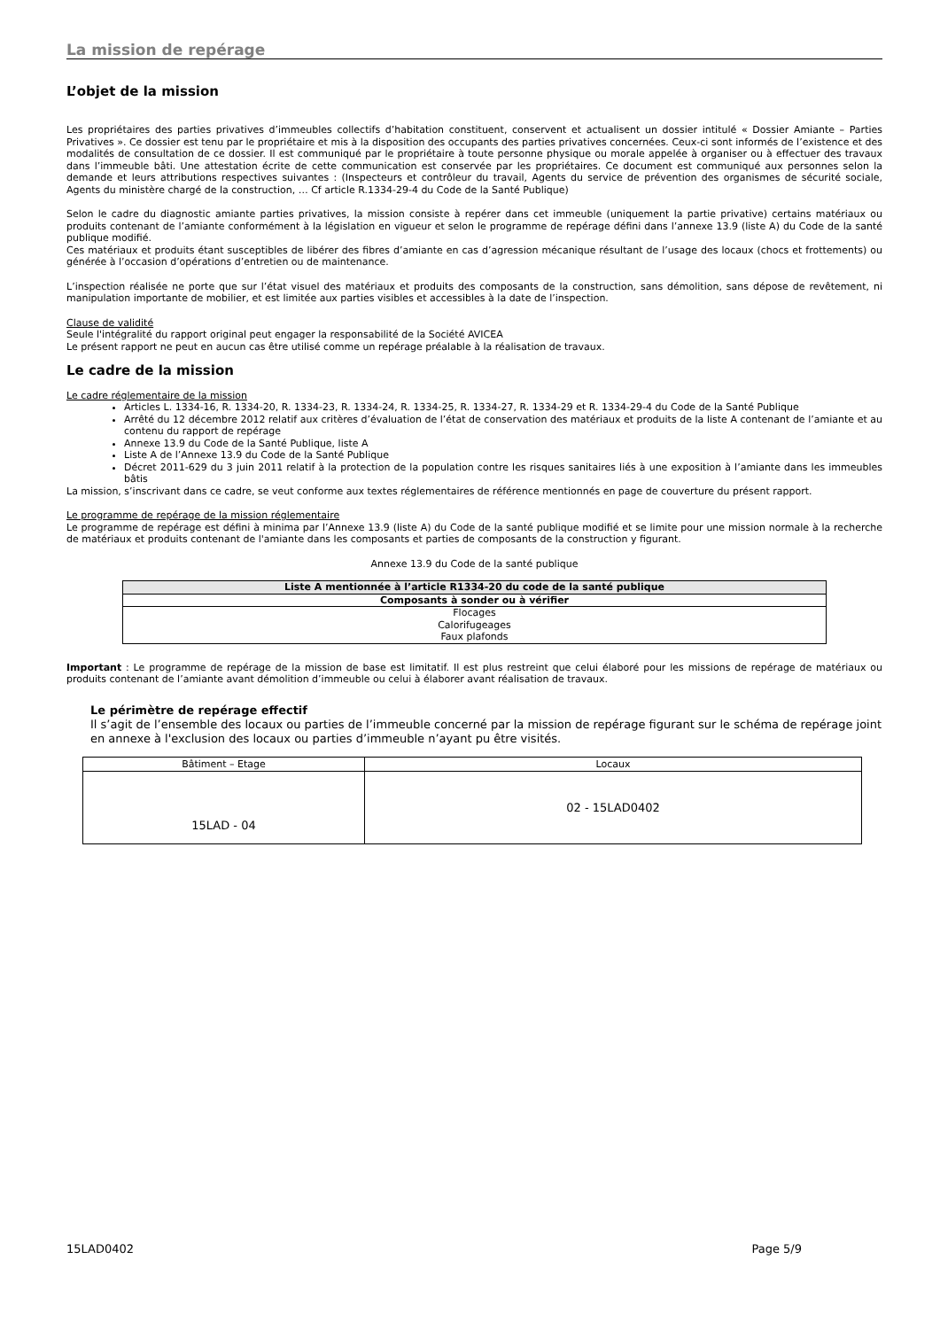La mission de repérage
L’objet de la mission
Les propriétaires des parties privatives d’immeubles collectifs d’habitation constituent, conservent et actualisent un dossier intitulé « Dossier Amiante – Parties Privatives ». Ce dossier est tenu par le propriétaire et mis à la disposition des occupants des parties privatives concernées. Ceux-ci sont informés de l’existence et des modalités de consultation de ce dossier. Il est communiqué par le propriétaire à toute personne physique ou morale appelée à organiser ou à effectuer des travaux dans l’immeuble bâti. Une attestation écrite de cette communication est conservée par les propriétaires. Ce document est communiqué aux personnes selon la demande et leurs attributions respectives suivantes : (Inspecteurs et contrôleur du travail, Agents du service de prévention des organismes de sécurité sociale, Agents du ministère chargé de la construction, … Cf article R.1334-29-4 du Code de la Santé Publique)
Selon le cadre du diagnostic amiante parties privatives, la mission consiste à repérer dans cet immeuble (uniquement la partie privative) certains matériaux ou produits contenant de l’amiante conformément à la législation en vigueur et selon le programme de repérage défini dans l’annexe 13.9 (liste A) du Code de la santé publique modifié.
Ces matériaux et produits étant susceptibles de libérer des fibres d’amiante en cas d’agression mécanique résultant de l’usage des locaux (chocs et frottements) ou générée à l’occasion d’opérations d’entretien ou de maintenance.
L’inspection réalisée ne porte que sur l’état visuel des matériaux et produits des composants de la construction, sans démolition, sans dépose de revêtement, ni manipulation importante de mobilier, et est limitée aux parties visibles et accessibles à la date de l’inspection.
Clause de validité
Seule l'intégralité du rapport original peut engager la responsabilité de la Société AVICEA
Le présent rapport ne peut en aucun cas être utilisé comme un repérage préalable à la réalisation de travaux.
Le cadre de la mission
Le cadre réglementaire de la mission
Articles L. 1334-16, R. 1334-20, R. 1334-23, R. 1334-24, R. 1334-25, R. 1334-27, R. 1334-29 et R. 1334-29-4 du Code de la Santé Publique
Arrêté du 12 décembre 2012 relatif aux critères d’évaluation de l’état de conservation des matériaux et produits de la liste A contenant de l’amiante et au contenu du rapport de repérage
Annexe 13.9 du Code de la Santé Publique, liste A
Liste A de l’Annexe 13.9 du Code de la Santé Publique
Décret 2011-629 du 3 juin 2011 relatif à la protection de la population contre les risques sanitaires liés à une exposition à l’amiante dans les immeubles bâtis
La mission, s’inscrivant dans ce cadre, se veut conforme aux textes réglementaires de référence mentionnés en page de couverture du présent rapport.
Le programme de repérage de la mission réglementaire
Le programme de repérage est défini à minima par l’Annexe 13.9 (liste A) du Code de la santé publique modifié et se limite pour une mission normale à la recherche de matériaux et produits contenant de l'amiante dans les composants et parties de composants de la construction y figurant.
Annexe 13.9 du Code de la santé publique
| Liste A mentionnée à l’article R1334-20 du code de la santé publique |
| Composants à sonder ou à vérifier |
| Flocages Calorifugeages Faux plafonds |
Important : Le programme de repérage de la mission de base est limitatif. Il est plus restreint que celui élaboré pour les missions de repérage de matériaux ou produits contenant de l’amiante avant démolition d’immeuble ou celui à élaborer avant réalisation de travaux.
Le périmètre de repérage effectif
Il s’agit de l’ensemble des locaux ou parties de l’immeuble concerné par la mission de repérage figurant sur le schéma de repérage joint en annexe à l'exclusion des locaux ou parties d’immeuble n’ayant pu être visités.
| Bâtiment – Etage | Locaux |
| 15LAD - 04 | 02 - 15LAD0402 |
15LAD0402 Page 5/9